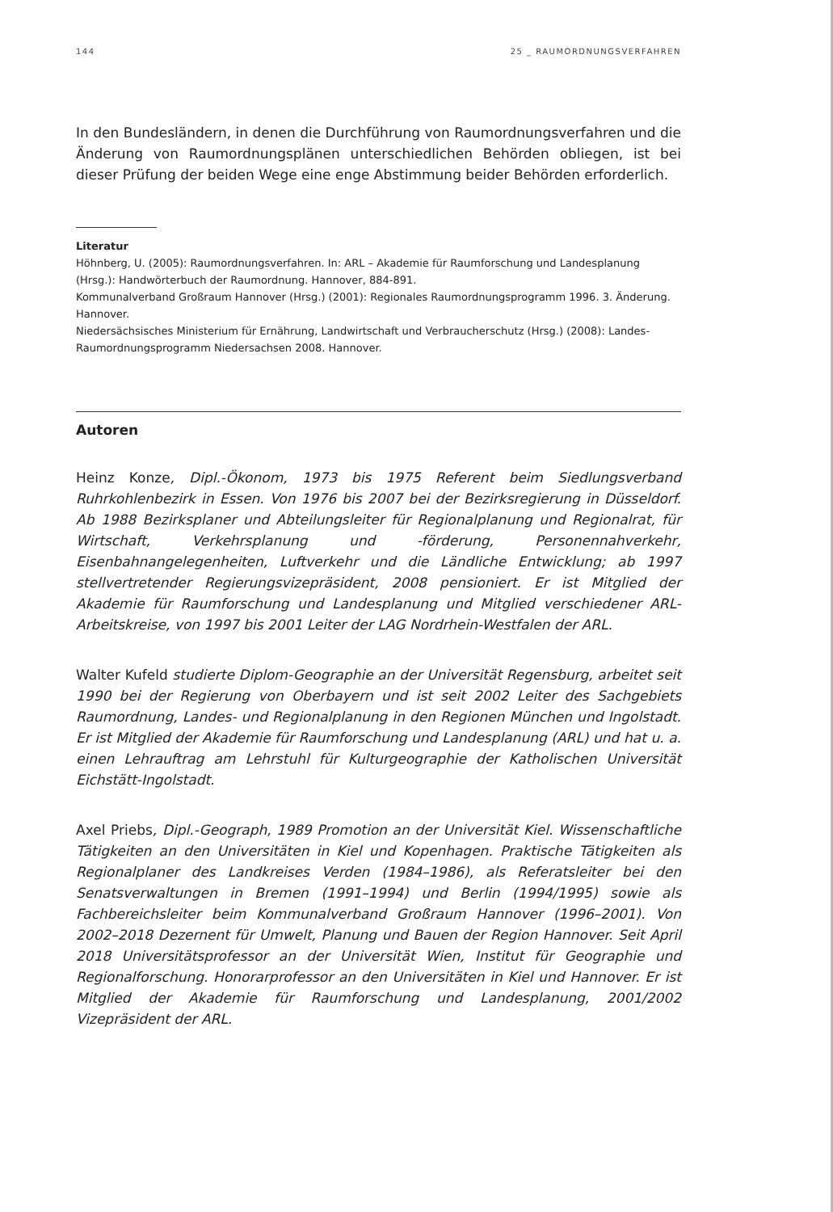144 25 _ RAUMORDNUNGSVERFAHREN
In den Bundesländern, in denen die Durchführung von Raumordnungsverfahren und die Änderung von Raumordnungsplänen unterschiedlichen Behörden obliegen, ist bei dieser Prüfung der beiden Wege eine enge Abstimmung beider Behörden erforderlich.
Literatur
Höhnberg, U. (2005): Raumordnungsverfahren. In: ARL – Akademie für Raumforschung und Landesplanung (Hrsg.): Handwörterbuch der Raumordnung. Hannover, 884-891.
Kommunalverband Großraum Hannover (Hrsg.) (2001): Regionales Raumordnungsprogramm 1996. 3. Änderung. Hannover.
Niedersächsisches Ministerium für Ernährung, Landwirtschaft und Verbraucherschutz (Hrsg.) (2008): Landes-Raumordnungsprogramm Niedersachsen 2008. Hannover.
Autoren
Heinz Konze, Dipl.-Ökonom, 1973 bis 1975 Referent beim Siedlungsverband Ruhrkohlenbezirk in Essen. Von 1976 bis 2007 bei der Bezirksregierung in Düsseldorf. Ab 1988 Bezirksplaner und Abteilungsleiter für Regionalplanung und Regionalrat, für Wirtschaft, Verkehrsplanung und -förderung, Personennahverkehr, Eisenbahnangelegenheiten, Luftverkehr und die Ländliche Entwicklung; ab 1997 stellvertretender Regierungsvizepräsident, 2008 pensioniert. Er ist Mitglied der Akademie für Raumforschung und Landesplanung und Mitglied verschiedener ARL-Arbeitskreise, von 1997 bis 2001 Leiter der LAG Nordrhein-Westfalen der ARL.
Walter Kufeld studierte Diplom-Geographie an der Universität Regensburg, arbeitet seit 1990 bei der Regierung von Oberbayern und ist seit 2002 Leiter des Sachgebiets Raumordnung, Landes- und Regionalplanung in den Regionen München und Ingolstadt. Er ist Mitglied der Akademie für Raumforschung und Landesplanung (ARL) und hat u. a. einen Lehrauftrag am Lehrstuhl für Kulturgeographie der Katholischen Universität Eichstätt-Ingolstadt.
Axel Priebs, Dipl.-Geograph, 1989 Promotion an der Universität Kiel. Wissenschaftliche Tätigkeiten an den Universitäten in Kiel und Kopenhagen. Praktische Tätigkeiten als Regionalplaner des Landkreises Verden (1984–1986), als Referatsleiter bei den Senatsverwaltungen in Bremen (1991–1994) und Berlin (1994/1995) sowie als Fachbereichsleiter beim Kommunalverband Großraum Hannover (1996–2001). Von 2002–2018 Dezernent für Umwelt, Planung und Bauen der Region Hannover. Seit April 2018 Universitätsprofessor an der Universität Wien, Institut für Geographie und Regionalforschung. Honorarprofessor an den Universitäten in Kiel und Hannover. Er ist Mitglied der Akademie für Raumforschung und Landesplanung, 2001/2002 Vizepräsident der ARL.